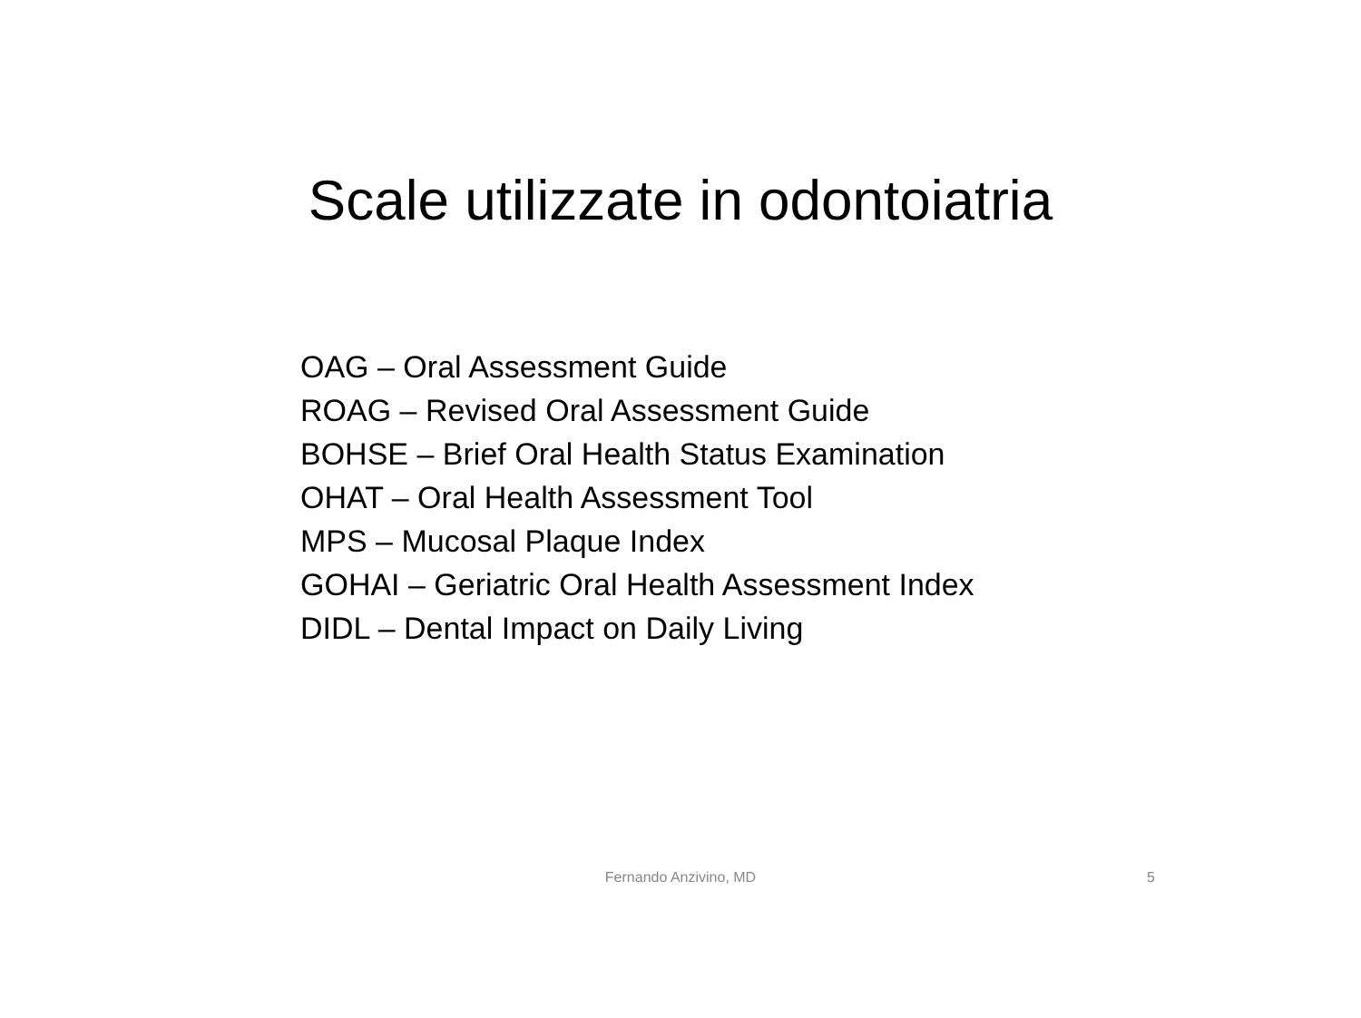Scale utilizzate in odontoiatria
OAG – Oral Assessment Guide
ROAG – Revised Oral Assessment Guide
BOHSE – Brief Oral Health Status Examination
OHAT – Oral Health Assessment Tool
MPS – Mucosal Plaque Index
GOHAI – Geriatric Oral Health Assessment Index
DIDL – Dental Impact on Daily Living
Fernando Anzivino, MD 5